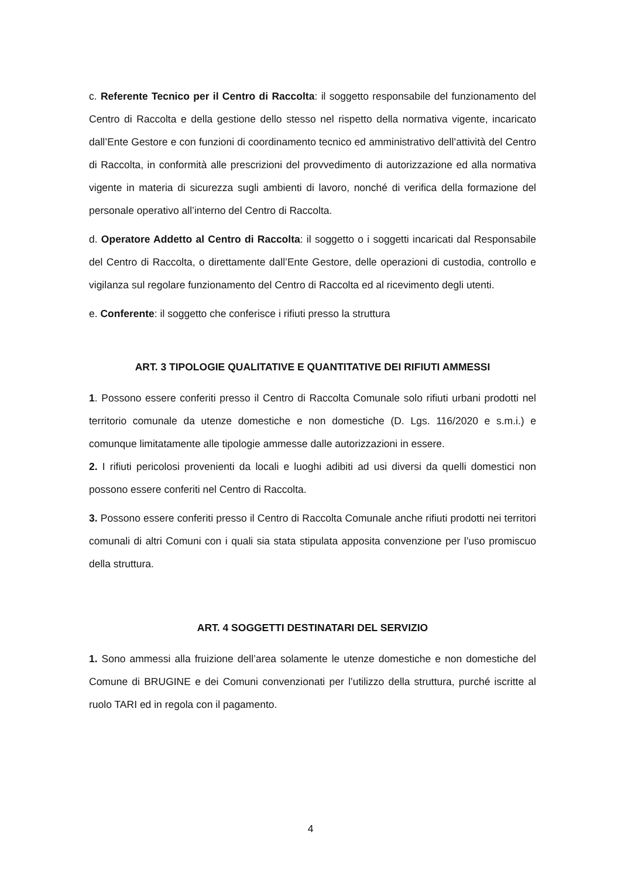c. Referente Tecnico per il Centro di Raccolta: il soggetto responsabile del funzionamento del Centro di Raccolta e della gestione dello stesso nel rispetto della normativa vigente, incaricato dall’Ente Gestore e con funzioni di coordinamento tecnico ed amministrativo dell’attività del Centro di Raccolta, in conformità alle prescrizioni del provvedimento di autorizzazione ed alla normativa vigente in materia di sicurezza sugli ambienti di lavoro, nonché di verifica della formazione del personale operativo all’interno del Centro di Raccolta.
d. Operatore Addetto al Centro di Raccolta: il soggetto o i soggetti incaricati dal Responsabile del Centro di Raccolta, o direttamente dall’Ente Gestore, delle operazioni di custodia, controllo e vigilanza sul regolare funzionamento del Centro di Raccolta ed al ricevimento degli utenti.
e. Conferente: il soggetto che conferisce i rifiuti presso la struttura
ART. 3 TIPOLOGIE QUALITATIVE E QUANTITATIVE DEI RIFIUTI AMMESSI
1. Possono essere conferiti presso il Centro di Raccolta Comunale solo rifiuti urbani prodotti nel territorio comunale da utenze domestiche e non domestiche (D. Lgs. 116/2020 e s.m.i.) e comunque limitatamente alle tipologie ammesse dalle autorizzazioni in essere.
2. I rifiuti pericolosi provenienti da locali e luoghi adibiti ad usi diversi da quelli domestici non possono essere conferiti nel Centro di Raccolta.
3. Possono essere conferiti presso il Centro di Raccolta Comunale anche rifiuti prodotti nei territori comunali di altri Comuni con i quali sia stata stipulata apposita convenzione per l’uso promiscuo della struttura.
ART. 4 SOGGETTI DESTINATARI DEL SERVIZIO
1. Sono ammessi alla fruizione dell’area solamente le utenze domestiche e non domestiche del Comune di BRUGINE e dei Comuni convenzionati per l’utilizzo della struttura, purché iscritte al ruolo TARI ed in regola con il pagamento.
4